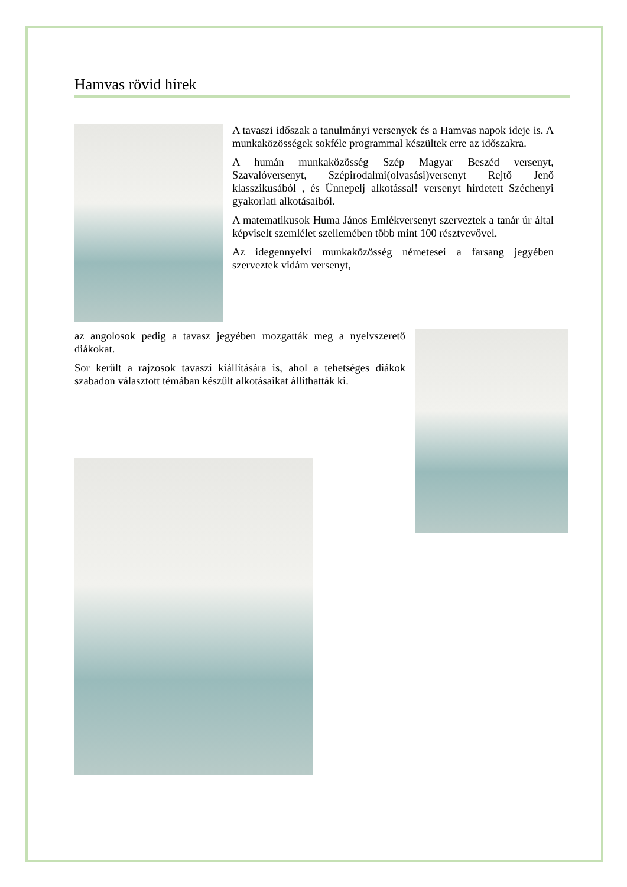Hamvas rövid hírek
A tavaszi időszak a tanulmányi versenyek és a Hamvas napok ideje is. A munkaközösségek sokféle programmal készültek erre az időszakra.
A humán munkaközösség Szép Magyar Beszéd versenyt, Szavalóversenyt, Szépirodalmi(olvasási)versenyt Rejtő Jenő klasszikusából , és Ünnepelj alkotással! versenyt hirdetett Széchenyi gyakorlati alkotásaiból.
A matematikusok Huma János Emlékversenyt szerveztek a tanár úr által képviselt szemlélet szellemében több mint 100 résztvevővel.
Az idegennyelvi munkaközösség németesei a farsang jegyében szerveztek vidám versenyt,
az angolosok pedig a tavasz jegyében mozgatták meg a nyelvszerető diákokat.
Sor került a rajzosok tavaszi kiállítására is, ahol a tehetséges diákok szabadon választott témában készült alkotásaikat állíthatták ki.